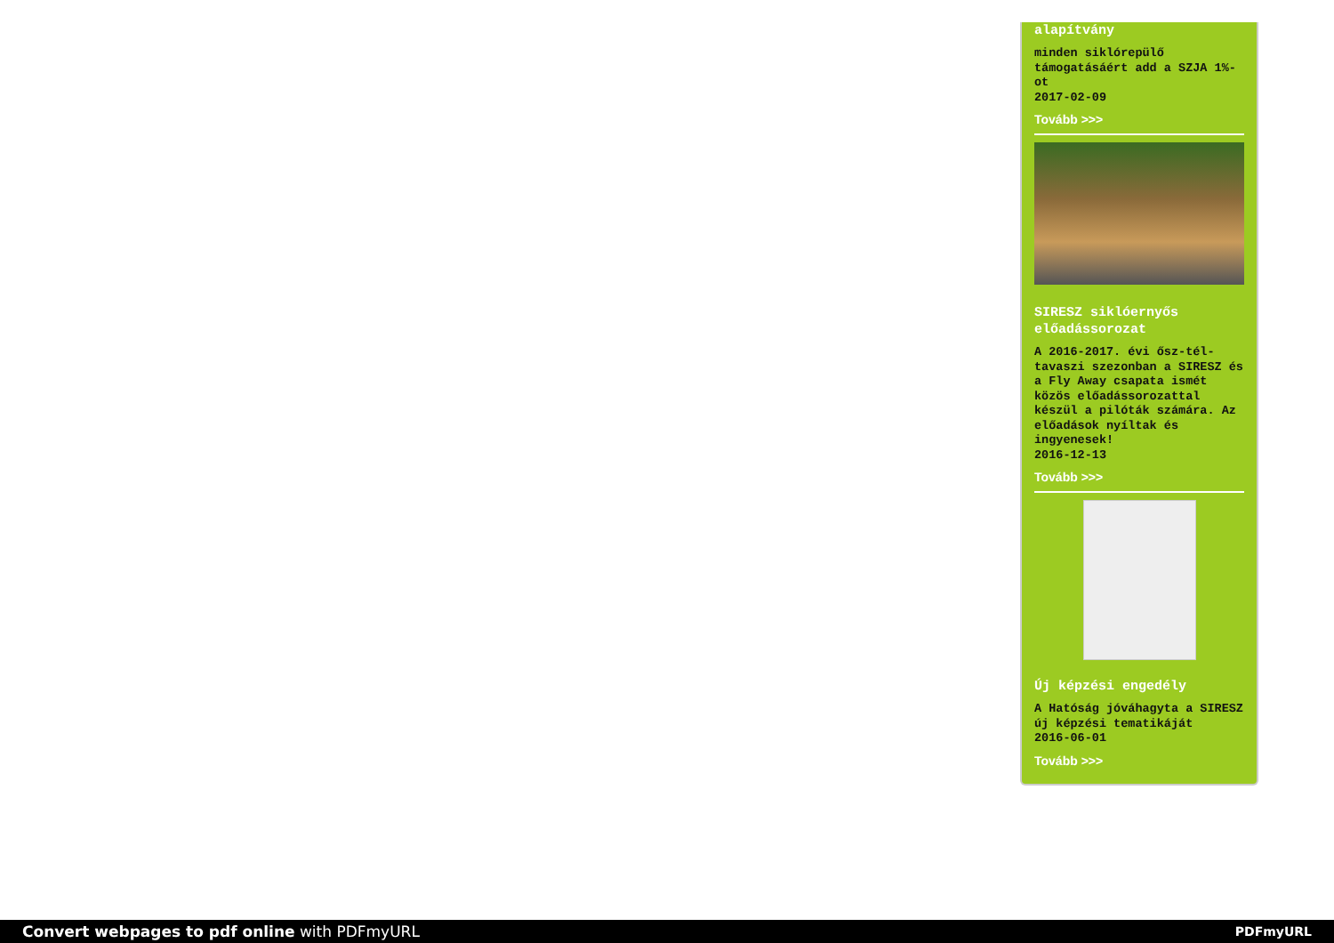alapítvány
minden siklórepülő támogatásáért add a SZJA 1%-ot
2017-02-09
Tovább >>>
SIRESZ siklóernyős előadássorozat
A 2016-2017. évi ősz-tél-tavaszi szezonban a SIRESZ és a Fly Away csapata ismét közös előadássorozattal készül a pilóták számára. Az előadások nyíltak és ingyenesek!
2016-12-13
Tovább >>>
Új képzési engedély
A Hatóság jóváhagyta a SIRESZ új képzési tematikáját
2016-06-01
Tovább >>>
Convert webpages to pdf online with PDFmyURL PDFmyURL